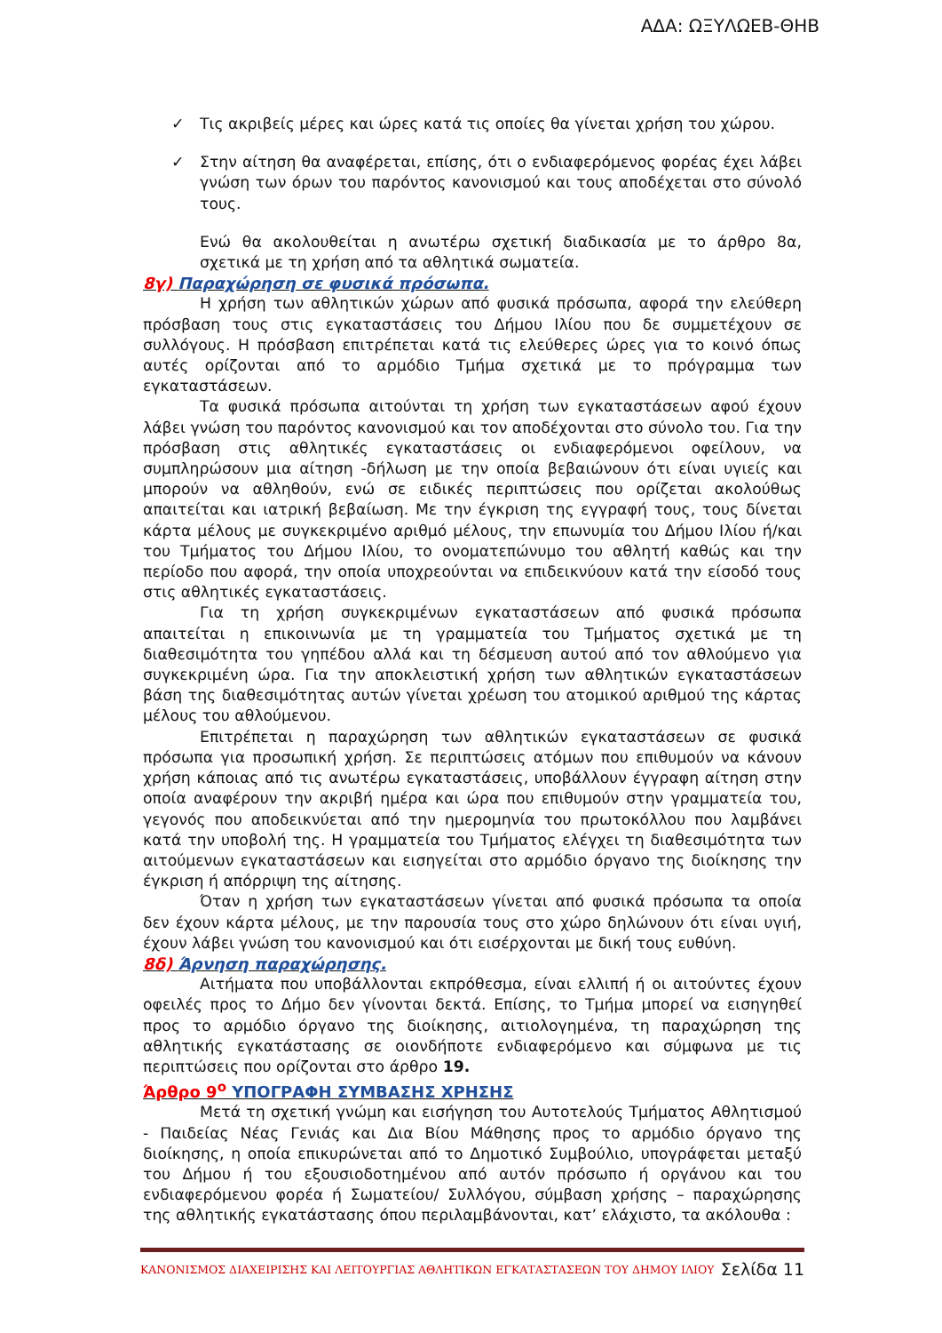ΑΔΑ: ΩΞΥΛΩΕΒ-ΘΗΒ
✓ Τις ακριβείς μέρες και ώρες κατά τις οποίες θα γίνεται χρήση του χώρου.
✓ Στην αίτηση θα αναφέρεται, επίσης, ότι ο ενδιαφερόμενος φορέας έχει λάβει γνώση των όρων του παρόντος κανονισμού και τους αποδέχεται στο σύνολό τους.
Ενώ θα ακολουθείται η ανωτέρω σχετική διαδικασία με το άρθρο 8α, σχετικά με τη χρήση από τα αθλητικά σωματεία.
8γ) Παραχώρηση σε φυσικά πρόσωπα.
Η χρήση των αθλητικών χώρων από φυσικά πρόσωπα, αφορά την ελεύθερη πρόσβαση τους στις εγκαταστάσεις του Δήμου Ιλίου που δε συμμετέχουν σε συλλόγους. Η πρόσβαση επιτρέπεται κατά τις ελεύθερες ώρες για το κοινό όπως αυτές ορίζονται από το αρμόδιο Τμήμα σχετικά με το πρόγραμμα των εγκαταστάσεων.
Τα φυσικά πρόσωπα αιτούνται τη χρήση των εγκαταστάσεων αφού έχουν λάβει γνώση του παρόντος κανονισμού και τον αποδέχονται στο σύνολο του. Για την πρόσβαση στις αθλητικές εγκαταστάσεις οι ενδιαφερόμενοι οφείλουν, να συμπληρώσουν μια αίτηση -δήλωση με την οποία βεβαιώνουν ότι είναι υγιείς και μπορούν να αθληθούν, ενώ σε ειδικές περιπτώσεις που ορίζεται ακολούθως απαιτείται και ιατρική βεβαίωση. Με την έγκριση της εγγραφή τους, τους δίνεται κάρτα μέλους με συγκεκριμένο αριθμό μέλους, την επωνυμία του Δήμου Ιλίου ή/και του Τμήματος του Δήμου Ιλίου, το ονοματεπώνυμο του αθλητή καθώς και την περίοδο που αφορά, την οποία υποχρεούνται να επιδεικνύουν κατά την είσοδό τους στις αθλητικές εγκαταστάσεις.
Για τη χρήση συγκεκριμένων εγκαταστάσεων από φυσικά πρόσωπα απαιτείται η επικοινωνία με τη γραμματεία του Τμήματος σχετικά με τη διαθεσιμότητα του γηπέδου αλλά και τη δέσμευση αυτού από τον αθλούμενο για συγκεκριμένη ώρα. Για την αποκλειστική χρήση των αθλητικών εγκαταστάσεων βάση της διαθεσιμότητας αυτών γίνεται χρέωση του ατομικού αριθμού της κάρτας μέλους του αθλούμενου.
Επιτρέπεται η παραχώρηση των αθλητικών εγκαταστάσεων σε φυσικά πρόσωπα για προσωπική χρήση. Σε περιπτώσεις ατόμων που επιθυμούν να κάνουν χρήση κάποιας από τις ανωτέρω εγκαταστάσεις, υποβάλλουν έγγραφη αίτηση στην οποία αναφέρουν την ακριβή ημέρα και ώρα που επιθυμούν στην γραμματεία του, γεγονός που αποδεικνύεται από την ημερομηνία του πρωτοκόλλου που λαμβάνει κατά την υποβολή της. Η γραμματεία του Τμήματος ελέγχει τη διαθεσιμότητα των αιτούμενων εγκαταστάσεων και εισηγείται στο αρμόδιο όργανο της διοίκησης την έγκριση ή απόρριψη της αίτησης.
Όταν η χρήση των εγκαταστάσεων γίνεται από φυσικά πρόσωπα τα οποία δεν έχουν κάρτα μέλους, με την παρουσία τους στο χώρο δηλώνουν ότι είναι υγιή, έχουν λάβει γνώση του κανονισμού και ότι εισέρχονται με δική τους ευθύνη.
8δ) Άρνηση παραχώρησης.
Αιτήματα που υποβάλλονται εκπρόθεσμα, είναι ελλιπή ή οι αιτούντες έχουν οφειλές προς το Δήμο δεν γίνονται δεκτά. Επίσης, το Τμήμα μπορεί να εισηγηθεί προς το αρμόδιο όργανο της διοίκησης, αιτιολογημένα, τη παραχώρηση της αθλητικής εγκατάστασης σε οιονδήποτε ενδιαφερόμενο και σύμφωνα με τις περιπτώσεις που ορίζονται στο άρθρο 19.
Άρθρο 9<sup>ο</sup> ΥΠΟΓΡΑΦΗ ΣΥΜΒΑΣΗΣ ΧΡΗΣΗΣ
Μετά τη σχετική γνώμη και εισήγηση του Αυτοτελούς Τμήματος Αθλητισμού - Παιδείας Νέας Γενιάς και Δια Βίου Μάθησης προς το αρμόδιο όργανο της διοίκησης, η οποία επικυρώνεται από το Δημοτικό Συμβούλιο, υπογράφεται μεταξύ του Δήμου ή του εξουσιοδοτημένου από αυτόν πρόσωπο ή οργάνου και του ενδιαφερόμενου φορέα ή Σωματείου/ Συλλόγου, σύμβαση χρήσης – παραχώρησης της αθλητικής εγκατάστασης όπου περιλαμβάνονται, κατ’ ελάχιστο, τα ακόλουθα :
ΚΑΝΟΝΙΣΜΟΣ ΔΙΑΧΕΙΡΙΣΗΣ ΚΑΙ ΛΕΙΤΟΥΡΓΙΑΣ ΑΘΛΗΤΙΚΩΝ ΕΓΚΑΤΑΣΤΑΣΕΩΝ ΤΟΥ ΔΗΜΟΥ ΙΛΙΟΥ Σελίδα 11